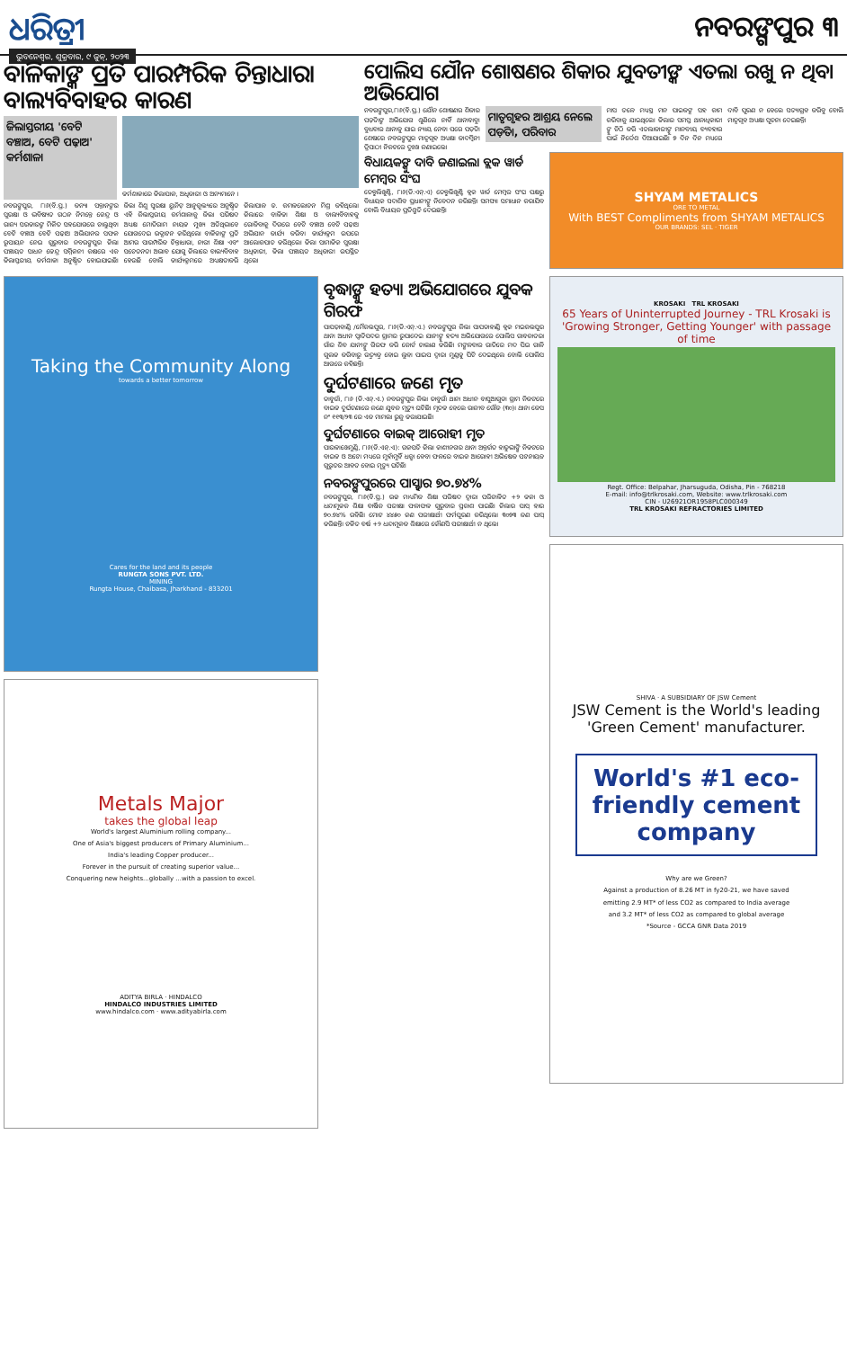ଧରିତ୍ରୀ
ଭୁବନେଶ୍ୱର, ଶୁକ୍ରବାର, ୯ ଜୁନ୍, ୨୦୨୩
ନବରଙ୍ଗପୁର ୩
ବାଳିକାଙ୍କ ପ୍ରତି ପାରମ୍ପରିକ ଚିନ୍ତାଧାରା ବାଲ୍ୟବିବାହର କାରଣ
ଜିଲାସ୍ତରୀୟ 'ବେଟି ବଞ୍ଚାଅ, ବେଟି ପଢ଼ାଅ' କର୍ମଶାଳା
କର୍ମଶାଳାରେ ଜିଲାପାଳ, ଅଧିକାରୀ ଓ ଅନ୍ୟମାନେ ।
ନବରଙ୍ଗପୁର, ୮।୬(ବି.ପ୍ର.) କନ୍ୟା ସନ୍ତାନଙ୍କର ସୁରକ୍ଷା ଓ ଭବିଷ୍ୟତ ଗଠନ ନିମନ୍ତେ କେନ୍ଦ୍ର ଓ ରାଜ୍ୟ ସରକାରଙ୍କ ମିଳିତ ସହଯୋଗରେ ଚାଲୁଥିବା ବେଟି ବଞ୍ଚାଅ ବେଟି ପଢ଼ାଅ ଅଭିଯାନର ସଫଳ ରୂପାୟନ ନେଇ ଗୁରୁବାର ନବରଙ୍ଗପୁର ଜିଲା ପଞ୍ଚାୟତ ସାଧନ କେନ୍ଦ୍ର ସମ୍ମିଳନୀ କକ୍ଷରେ ଏକ ଜିଲାସ୍ତରୀୟ କର୍ମଶାଳା ଅନୁଷ୍ଠିତ ହୋଇଯାଇଛି। ଜିଲା ଶିଶୁ ସୁରକ୍ଷା ୟୁନିଟ୍ ଆନୁକୂଲ୍ୟରେ ଅନୁଷ୍ଠିତ ଏହି ଜିଲାସ୍ତରୀୟ କର୍ମଶାଳାକୁ ଜିଲା ପରିଷଦ ଅଧ୍ୟକ୍ଷ ମୋତିରାମ ନାୟକ ମୁଖ୍ୟ ଅତିଥିଭାବେ ଯୋଗଦେଇ ଉଦ୍ଘାଟନ କରିଥିଲେ। ବାଳିକାଙ୍କ ପ୍ରତି ଆମର ପାରମ୍ପରିକ ଚିନ୍ତାଧାରା, ନାରୀ ଶିକ୍ଷା ଏବଂ ସଚେତନତା ଅଭାବ ଯୋଗୁ ଜିଲାରେ ବାଲ୍ୟବିବାହ ହେଉଛି ବୋଲି କାର୍ଯ୍ୟକ୍ରମରେ ଅଧ୍ୟକ୍ଷତାକରି ଜିଲାପାଳ ଡ. କମଳଲୋଚନ ମିଶ୍ର କହିଥିଲେ। ଜିଲାରେ ବାଳିକା ଶିକ୍ଷା ଓ ବାଲ୍ୟବିବାହକୁ ରୋକିବାକୁ ଦିଗରେ ବେଟି ବଞ୍ଚାଅ ବେଟି ପଢ଼ାଅ ଅଭିଯାନ କାର୍ଯ୍ୟ କରିବ। କାର୍ଯ୍ୟକ୍ରମ ଉପରେ ଆଲୋକପାତ କରିଥିଲେ। ଜିଲା ସାମାଜିକ ସୁରକ୍ଷା ଅଧିକାରୀ, ଜିଲା ପଞ୍ଚାୟତ ଅଧିକାରୀ ଉପସ୍ଥିତ ଥିଲେ।
ପୋଲିସ ଯୌନ ଶୋଷଣର ଶିକାର ଯୁବତୀଙ୍କ ଏତଲା ରଖୁ ନ ଥିବା ଅଭିଯୋଗ
ନବରଙ୍ଗପୁର,୮।୬(ବି.ପ୍ର.) ଯୌନ ଶୋଷଣର ଶିକାର ପଡ଼ିତାଙ୍କ ଅଭିଯୋଗ ଶୁଣିଲେ ନାହିଁ ଥାନାବାବୁ। ବୁଧବାର ଥାନାକୁ ଯାଇ ନ୍ୟାୟ ନେବା ପରେ ପଡ଼ିତା ଶେଷରେ ନବରଙ୍ଗପୁର ମାତୃଗୃହ ଅଧ୍ୟକ୍ଷା କାଦମ୍ବିନୀ ତ୍ରିପାଠୀ ନିକଟରେ ଦୁଃଖ ଜଣାଇଲେ।
ମାତୃଗୃହର ଆଶ୍ରୟ ନେଲେ ପଡ଼ିତା, ପରିବାର
ମାସ ତଳେ ମଧ୍ୟସ୍ଥ ମନ ପାଇକଙ୍କ ସହ କାମ କରିବାକୁ ଯାଇଥିଲେ। ଜିଲାର ସମସ୍ତ ଥାନାଧିକାରୀ ଙ୍କୁ ଚିଠି କରି ଏତଲାକାରୀଙ୍କୁ ମାନବୀୟ ବ୍ୟବହାର ପାଇଁ ନିର୍ଦ୍ଦେଶ ଦିଆଯାଇଛି। ୭ ଦିନ ଦିନ ମଧ୍ୟରେ ଦାବି ପୂରଣ ନ ହେଲେ ସତ୍ୟାଗ୍ରହ କରିବୁ ବୋଲି ମାତୃଗୃହ ଅଧ୍ୟକ୍ଷା ସୂଚନା ଦେଇଛନ୍ତି।
ବିଧାୟକଙ୍କୁ ଦାବି ଜଣାଇଲା ବ୍ଲକ ୱାର୍ଡ ମେମ୍ବର ସଂଘ
ତେନ୍ତୁଲିଖୁଣ୍ଟି, ୮।୬(ଡି.ଏନ୍.ଏ) ତେନ୍ତୁଲିଖୁଣ୍ଟି ବ୍ଲକ ୱାର୍ଡ ମେମ୍ବର ସଂଘ ପକ୍ଷରୁ ବିଧାୟକ ସଦାଶିବ ପ୍ରଧାନୀଙ୍କୁ ନିବେଦନ କରିଛନ୍ତି। ସମସ୍ୟା ସମାଧାନ କରାଯିବ ବୋଲି ବିଧାୟକ ପ୍ରତିଶ୍ରୁତି ଦେଇଛନ୍ତି।
SHYAM METALICS
ORE TO METAL
With BEST Compliments from SHYAM METALICS
OUR BRANDS: SEL · TIGER
Taking the Community Along
towards a better tomorrow
Cares for the land and its people
RUNGTA SONS PVT. LTD.
MINING
Rungta House, Chaibasa, Jharkhand - 833201
Metals Major
takes the global leap
World's largest Aluminium rolling company...
One of Asia's biggest producers of Primary Aluminium...
India's leading Copper producer...
Forever in the pursuit of creating superior value...
Conquering new heights...globally ...with a passion to excel.
ADITYA BIRLA · HINDALCO
HINDALCO INDUSTRIES LIMITED
www.hindalco.com · www.adityabirla.com
ବୃଦ୍ଧାଙ୍କୁ ହତ୍ୟା ଅଭିଯୋଗରେ ଯୁବକ ଗିରଫ
ପାପଡ଼ାହାଣ୍ଡି /ମୈକଲପୁର, ୮।୬(ଡି.ଏନ୍.ଏ.) ନବରଙ୍ଗପୁର ଜିଲା ପାପଡାହାଣ୍ଡି ବ୍ଲକ ମଇକଲପୁର ଥାନା ଅଧୀନ ସ୍ୱାତିପଦର ଗ୍ରାମର ରୁପାଦେଇ ଯାନୀଙ୍କୁ ହତ୍ୟା ଅଭିଯୋଗରେ ପୋଲିସ ଗାବକାତରା ଗାଁର ଶିବ ଯାନୀଙ୍କୁ ଗିରଫ କରି କୋର୍ଟ ଚାଲାଣ କରିଛି। ମଙ୍ଗଳବାର ରାତିରେ ମଦ ପିଇ ଗାଳି ଗୁଲଜ କରିବାରୁ ଉତ୍ତ୍ୟକ୍ତ ହୋଇ ଲୁହା ପାଇପ ଦ୍ୱାରା ମୁଣ୍ଡକୁ ପିଟି ଦେଇଥିଲେ ବୋଲି ପୋଲିସ ଆଗରେ କହିଛନ୍ତି।
ଦୁର୍ଘଟଣାରେ ଜଣେ ମୃତ
ଡାବୁଗାଁ, ୮।୬ (ଡି.ଏନ୍.ଏ.) ନବରଙ୍ଗପୁର ଜିଲା ଡାବୁଗାଁ ଥାନା ଅଧୀନ ବାସୁଆଗୁଡା ଗ୍ରାମ ନିକଟରେ ବାଇକ ଦୁର୍ଘଟଣାରେ ଜଣେ ଯୁବକ ମୃତ୍ୟୁ ଘଟିଛି। ମୃତକ ହେଲେ ରାଜୀବ ଗୌଡ (୩୦)। ଥାନା କେସ ନଂ ୧୧୩/୨୩ ରେ ଏକ ମାମଲା ରୁଜୁ କରାଯାଇଛି।
ଦୁର୍ଘଟଣାରେ ବାଇକ୍ ଆରୋହୀ ମୃତ
ପାରଳାଖେମୁଣ୍ଡି, ୮।୬(ଡି.ଏନ୍.ଏ): ଗଜପତି ଜିଲା କାଶୀନଗର ଥାନା ଅନ୍ତର୍ଗତ ହାଡୁଭାଙ୍ଗି ନିକଟରେ ବାଇକ ଓ ଅଟୋ ମଧ୍ୟରେ ମୁହାଁମୁହିଁ ଧକ୍କା ହେବା ଫଳରେ ବାଇକ ଆରୋହୀ ଅଭିଷେକ ପଟନାୟକ ଗୁରୁତର ଆହତ ହୋଇ ମୃତ୍ୟୁ ଘଟିଛି।
ନବରଙ୍ଗପୁରରେ ପାସ୍ହାର ୭୦.୭୪%
ନବରଙ୍ଗପୁର, ୮।୬(ବି.ପ୍ର.) ଉଚ୍ଚ ମାଧ୍ୟମିକ ଶିକ୍ଷା ପରିଷଦ ଦ୍ୱାରା ପରିଚାଳିତ +୨ କଳା ଓ ଧନ୍ଦାମୂଳକ ଶିକ୍ଷା ବାର୍ଷିକ ପରୀକ୍ଷା ଫଳାଫଳ ଗୁରୁବାର ପ୍ରକାଶ ପାଇଛି। ଜିଲାର ପାସ୍ ହାର ୭୦.୭୪% ରହିଛି। ମୋଟ ୪୪୫୦ ଜଣ ପରୀକ୍ଷାର୍ଥୀ ଫର୍ମପୂରଣ କରିଥିଲେ। ୩୦୭୩ ଜଣ ପାସ୍ କରିଛନ୍ତି। ଚଳିତ ବର୍ଷ +୨ ଧନ୍ଦାମୂଳକ ଶିକ୍ଷାରେ କୌଣସି ପରୀକ୍ଷାର୍ଥୀ ନ ଥିଲେ।
KROSAKI TRL KROSAKI
65 Years of Uninterrupted Journey - TRL Krosaki is 'Growing Stronger, Getting Younger' with passage of time
Regt. Office: Belpahar, Jharsuguda, Odisha, Pin - 768218
E-mail: info@trlkrosaki.com, Website: www.trlkrosaki.com
CIN - U26921OR1958PLC000349
TRL KROSAKI REFRACTORIES LIMITED
SHIVA · A SUBSIDIARY OF JSW Cement
JSW Cement is the World's leading 'Green Cement' manufacturer.
World's #1 eco-friendly cement company
Why are we Green?
Against a production of 8.26 MT in fy20-21, we have saved
emitting 2.9 MT* of less CO2 as compared to India average
and 3.2 MT* of less CO2 as compared to global average
*Source - GCCA GNR Data 2019